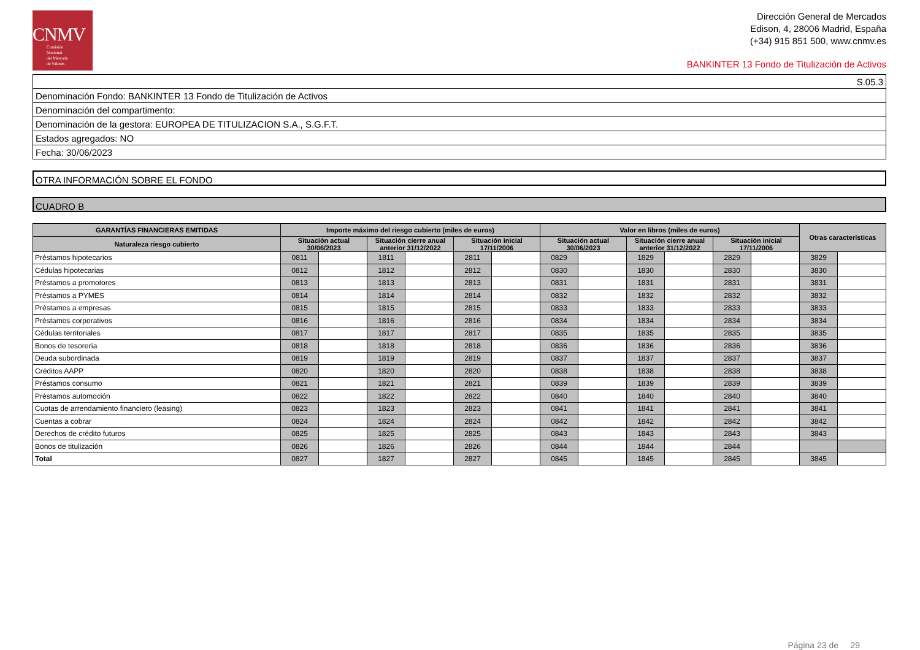CNMV
Comisión
Nacional
del Mercado
de Valores
Dirección General de Mercados
Edison, 4, 28006 Madrid, España
(+34) 915 851 500, www.cnmv.es
BANKINTER 13 Fondo de Titulización de Activos
S.05.3
Denominación Fondo: BANKINTER 13 Fondo de Titulización de Activos
Denominación del compartimento:
Denominación de la gestora: EUROPEA DE TITULIZACION S.A., S.G.F.T.
Estados agregados: NO
Fecha: 30/06/2023
OTRA INFORMACIÓN SOBRE EL FONDO
CUADRO B
| GARANTÍAS FINANCIERAS EMITIDAS | Importe máximo del riesgo cubierto (miles de euros) | | | | | | Valor en libros (miles de euros) | | | | | | Otras características | |
| --- | --- | --- | --- | --- | --- | --- | --- | --- | --- | --- | --- | --- | --- | --- |
| Naturaleza riesgo cubierto | Situación actual 30/06/2023 | | Situación cierre anual anterior 31/12/2022 | | Situación inicial 17/11/2006 | | Situación actual 30/06/2023 | | Situación cierre anual anterior 31/12/2022 | | Situación inicial 17/11/2006 | | | |
| Préstamos hipotecarios | 0811 | | 1811 | | 2811 | | 0829 | | 1829 | | 2829 | | 3829 | |
| Cédulas hipotecarias | 0812 | | 1812 | | 2812 | | 0830 | | 1830 | | 2830 | | 3830 | |
| Préstamos a promotores | 0813 | | 1813 | | 2813 | | 0831 | | 1831 | | 2831 | | 3831 | |
| Préstamos a PYMES | 0814 | | 1814 | | 2814 | | 0832 | | 1832 | | 2832 | | 3832 | |
| Préstamos a empresas | 0815 | | 1815 | | 2815 | | 0833 | | 1833 | | 2833 | | 3833 | |
| Préstamos corporativos | 0816 | | 1816 | | 2816 | | 0834 | | 1834 | | 2834 | | 3834 | |
| Cédulas territoriales | 0817 | | 1817 | | 2817 | | 0835 | | 1835 | | 2835 | | 3835 | |
| Bonos de tesorería | 0818 | | 1818 | | 2818 | | 0836 | | 1836 | | 2836 | | 3836 | |
| Deuda subordinada | 0819 | | 1819 | | 2819 | | 0837 | | 1837 | | 2837 | | 3837 | |
| Créditos AAPP | 0820 | | 1820 | | 2820 | | 0838 | | 1838 | | 2838 | | 3838 | |
| Préstamos consumo | 0821 | | 1821 | | 2821 | | 0839 | | 1839 | | 2839 | | 3839 | |
| Préstamos automoción | 0822 | | 1822 | | 2822 | | 0840 | | 1840 | | 2840 | | 3840 | |
| Cuotas de arrendamiento financiero (leasing) | 0823 | | 1823 | | 2823 | | 0841 | | 1841 | | 2841 | | 3841 | |
| Cuentas a cobrar | 0824 | | 1824 | | 2824 | | 0842 | | 1842 | | 2842 | | 3842 | |
| Derechos de crédito futuros | 0825 | | 1825 | | 2825 | | 0843 | | 1843 | | 2843 | | 3843 | |
| Bonos de titulización | 0826 | | 1826 | | 2826 | | 0844 | | 1844 | | 2844 | | | |
| Total | 0827 | | 1827 | | 2827 | | 0845 | | 1845 | | 2845 | | 3845 | |
Página 23 de 29